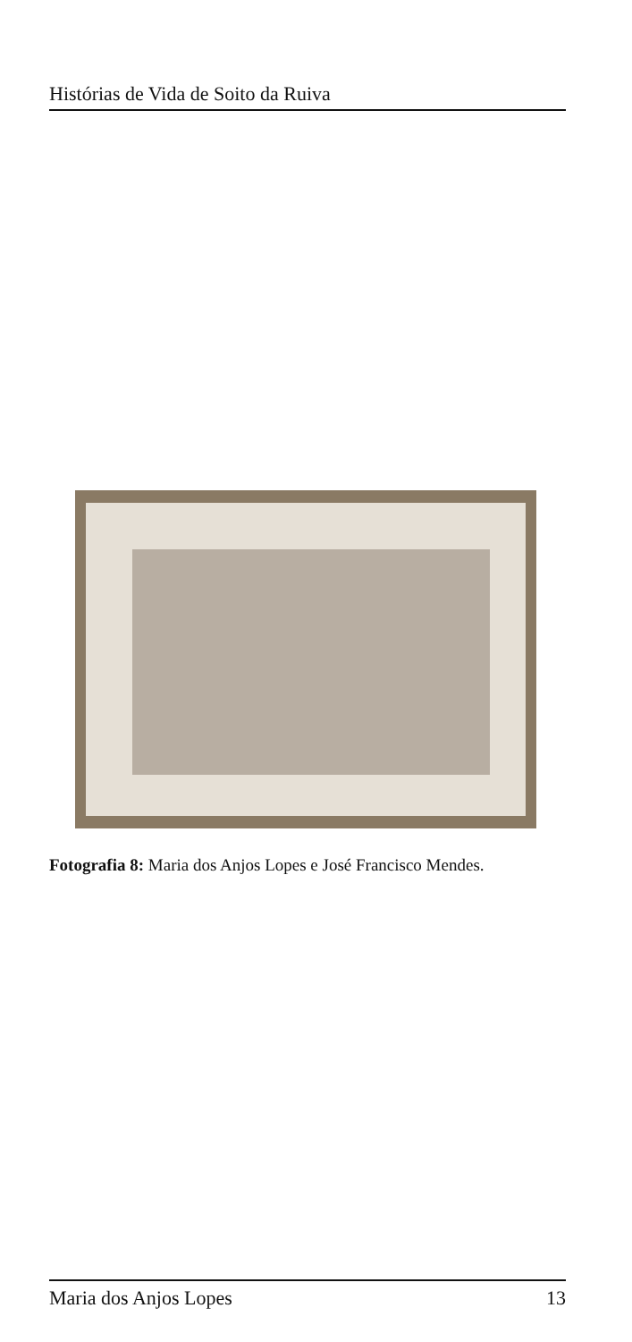Histórias de Vida de Soito da Ruiva
Fotografia 8: Maria dos Anjos Lopes e José Francisco Mendes.
Maria dos Anjos Lopes 13